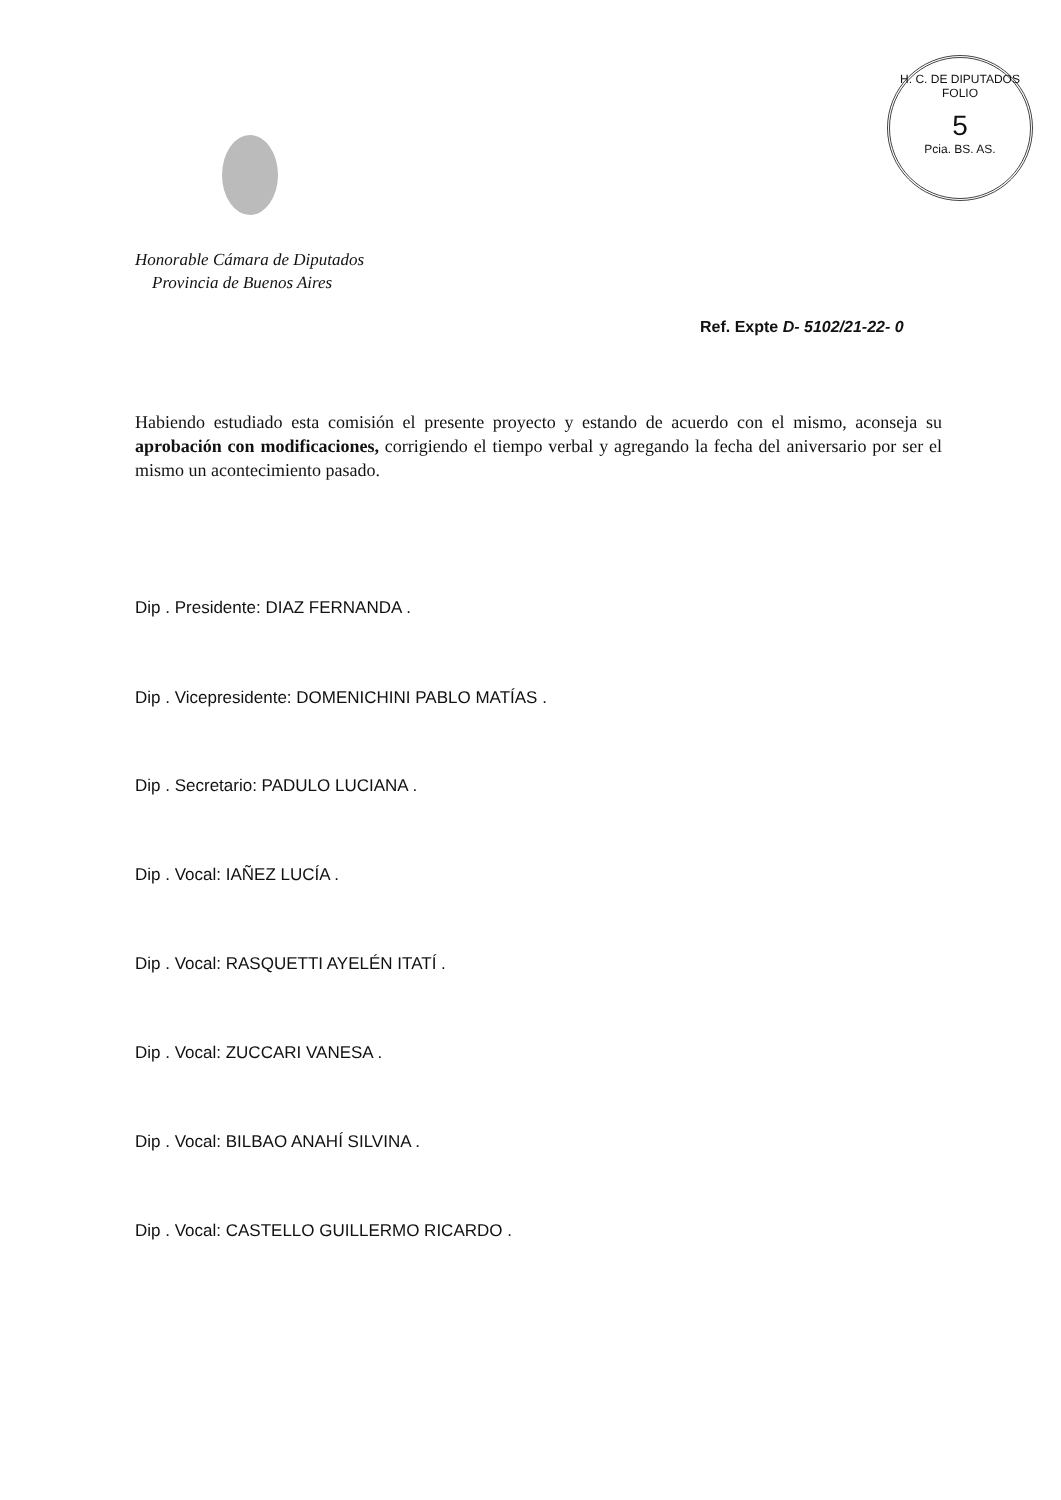H. C. DE DIPUTADOS
FOLIO
5
Pcia. BS. AS.
Honorable Cámara de Diputados
Provincia de Buenos Aires
Ref. Expte D- 5102/21-22- 0
Habiendo estudiado esta comisión el presente proyecto y estando de acuerdo con el mismo, aconseja su aprobación con modificaciones, corrigiendo el tiempo verbal y agregando la fecha del aniversario por ser el mismo un acontecimiento pasado.
Dip . Presidente: DIAZ FERNANDA .
Dip . Vicepresidente: DOMENICHINI PABLO MATÍAS .
Dip . Secretario: PADULO LUCIANA .
Dip . Vocal: IAÑEZ LUCÍA .
Dip . Vocal: RASQUETTI AYELÉN ITATÍ .
Dip . Vocal: ZUCCARI VANESA .
Dip . Vocal: BILBAO ANAHÍ SILVINA .
Dip . Vocal: CASTELLO GUILLERMO RICARDO .